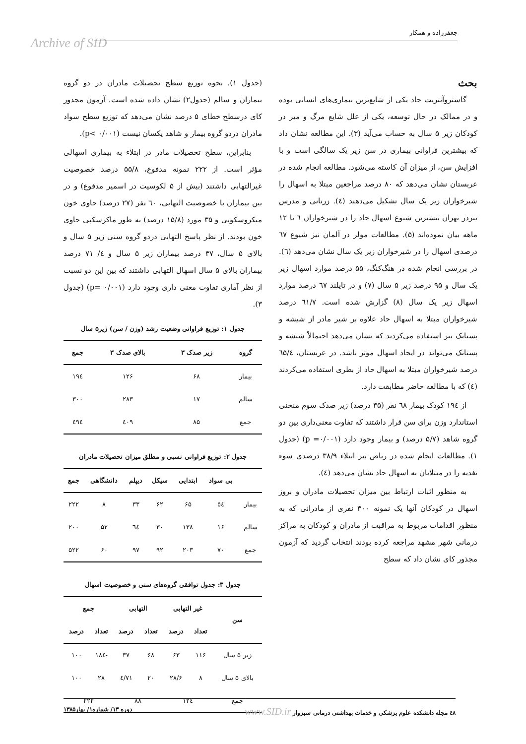جعفرزاده و همکار
Archive of SID
(جدول ۱). نحوه توزیع سطح تحصیلات مادران در دو گروه بیماران و سالم (جدول۲) نشان داده شده است. آزمون مجذور کای درسطح خطای ۵ درصد نشان می‌دهد که توزیع سطح سواد مادران دردو گروه بیمار و شاهد یکسان نیست (p< ۰/۰۰۱).
بنابراین، سطح تحصیلات مادر در ابتلاء به بیماری اسهالی مؤثر است. از ۲۲۲ نمونه مدفوع، ۵۵/۸ درصد خصوصیت غیرالتهابی داشتند (بیش از ۵ لکوسیت در اسمیر مدفوع) و در بین بیماران با خصوصیت التهابی، ٦٠ نفر (۲۷ درصد) حاوی خون میکروسکوپی و ۳۵ مورد (۱۵/۸ درصد) به طور ماکرسکپی حاوی خون بودند. از نظر پاسخ التهابی دردو گروه سنی زیر ۵ سال و بالای ۵ سال، ۳۷ درصد بیماران زیر ۵ سال و ٤/ ۷۱ درصد بیماران بالای ۵ سال اسهال التهابی داشتند که بین این دو نسبت از نظر آماری تفاوت معنی داری وجود دارد (p= ۰/۰۰۱) (جدول ۳).
جدول ۱: توزیع فراوانی وضعیت رشد (وزن / سن) زیر۵ سال
| گروه | زیر صدک ۳ | بالای صدک ۳ | جمع |
| --- | --- | --- | --- |
| بیمار | ۶۸ | ۱۲۶ | ۱۹٤ |
| سالم | ۱۷ | ۲۸۳ | ۳۰۰ |
| جمع | ۸۵ | ٤۰۹ | ٤۹٤ |
جدول ۲: توزیع فراوانی نسبی و مطلق میزان تحصیلات مادران
| | بی سواد | ابتدایی | سیکل | دیپلم | دانشگاهی | جمع |
| --- | --- | --- | --- | --- | --- | --- |
| بیمار | ٥٤ | ۶۵ | ۶۲ | ۳۳ | ۸ | ۲۲۲ |
| سالم | ۱۶ | ۱۳۸ | ۳۰ | ٦٤ | ۵۲ | ۲۰۰ |
| جمع | ۷۰ | ۲۰۳ | ۹۲ | ۹۷ | ۶۰ | ۵۲۲ |
جدول ۳: جدول توافقی گروه‌های سنی و خصوصیت اسهال
| سن | غیر التهابی | | التهابی | | جمع | |
| --- | --- | --- | --- | --- | --- | --- |
| | تعداد | درصد | تعداد | درصد | تعداد | درصد |
| زیر ۵ سال | ۱۱۶ | ۶۳ | ۶۸ | ۳۷ | -۱۸٤ | ۱۰۰ |
| بالای ۵ سال | ۸ | ۲۸/۶ | ۲۰ | ۷۱/٤ | ۲۸ | ۱۰۰ |
| جمع | ۱۲٤ | | ۸۸ | | ۲۲۲ | |
بحث
گاستروآنتریت حاد یکی از شایع‌ترین بیماری‌های انسانی بوده و در ممالک در حال توسعه، یکی از علل شایع مرگ و میر در کودکان زیر ۵ سال به حساب می‌آید (۳). این مطالعه نشان داد که بیشترین فراوانی بیماری در سن زیر یک سالگی است و با افزایش سن، از میزان آن کاسته می‌شود. مطالعه انجام شده در عربستان نشان می‌دهد که ۸۰ درصد مراجعین مبتلا به اسهال را شیرخواران زیر یک سال تشکیل می‌دهند (٤). زرنانی و مدرس نیزدر تهران بیشترین شیوع اسهال حاد را در شیرخواران ٦ تا ۱۲ ماهه بیان نموده‌اند (۵). مطالعات مولر در آلمان نیز شیوع ٦۷ درصدی اسهال را در شیرخواران زیر یک سال نشان می‌دهد (٦). در بررسی انجام شده در هنگ‌کنگ، ۵۵ درصد موارد اسهال زیر یک سال و ۹۵ درصد زیر ۵ سال (۷) و در تایلند ٦۷ درصد موارد اسهال زیر یک سال (۸) گزارش شده است. ٦۱/۷ درصد شیرخواران مبتلا به اسهال حاد علاوه بر شیر مادر از شیشه و پستانک نیز استفاده می‌کردند که نشان می‌دهد احتمالاً شیشه و پستانک می‌تواند در ایجاد اسهال موثر باشد. در عربستان، ٦۵/٤ درصد شیرخواران مبتلا به اسهال حاد از بطری استفاده می‌کردند (٤) که با مطالعه حاضر مطابقت دارد.
از ۱۹٤ کودک بیمار ٦۸ نفر (۳۵ درصد) زیر صدک سوم منحنی استاندارد وزن برای سن قرار داشتند که تفاوت معنی‌داری بین دو گروه شاهد (۵/۷ درصد) و بیمار وجود دارد (p =۰/۰۰۱) (جدول ۱). مطالعات انجام شده در ریاض نیز ابتلاء ۳۸/۹ درصدی سوء تغذیه را در مبتلایان به اسهال حاد نشان می‌دهد (٤).
به منظور اثبات ارتباط بین میزان تحصیلات مادران و بروز اسهال در کودکان آنها یک نمونه ۳۰۰ نفری از مادرانی که به منظور اقدامات مربوط به مراقبت از مادران و کودکان به مراکز درمانی شهر مشهد مراجعه کرده بودند انتخاب گردید که آزمون مجذور کای نشان داد که سطح
٤۸ مجله دانشکده علوم پزشکی و خدمات بهداشتی درمانی سبزوار www.SID.ir دوره ۱۳/ شماره۱/ بهار۱۳۸۵